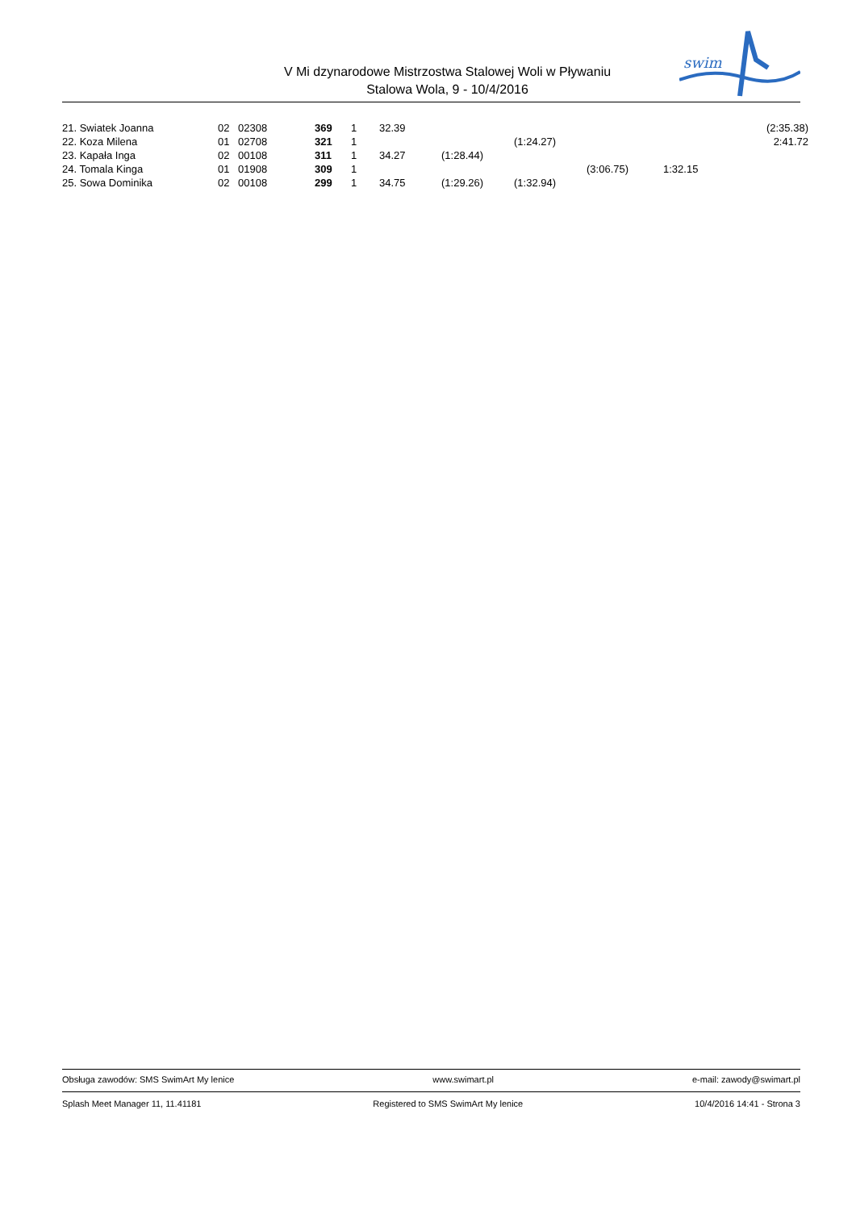V Mi dzynarodowe Mistrzostwa Stalowej Woli w Pływaniu
Stalowa Wola, 9 - 10/4/2016
swim
| 21. Swiatek Joanna | 02 | 02308 | 369 | 1 | 32.39 | | | | | (2:35.38) |
| 22. Koza Milena | 01 | 02708 | 321 | 1 | | | (1:24.27) | | | 2:41.72 |
| 23. Kapała Inga | 02 | 00108 | 311 | 1 | 34.27 | (1:28.44) | | | | |
| 24. Tomala Kinga | 01 | 01908 | 309 | 1 | | | | (3:06.75) | 1:32.15 | |
| 25. Sowa Dominika | 02 | 00108 | 299 | 1 | 34.75 | (1:29.26) | (1:32.94) | | | |
Obsługa zawodów: SMS SwimArt My lenice www.swimart.pl e-mail: zawody@swimart.pl
Splash Meet Manager 11, 11.41181 Registered to SMS SwimArt My lenice 10/4/2016 14:41 - Strona 3